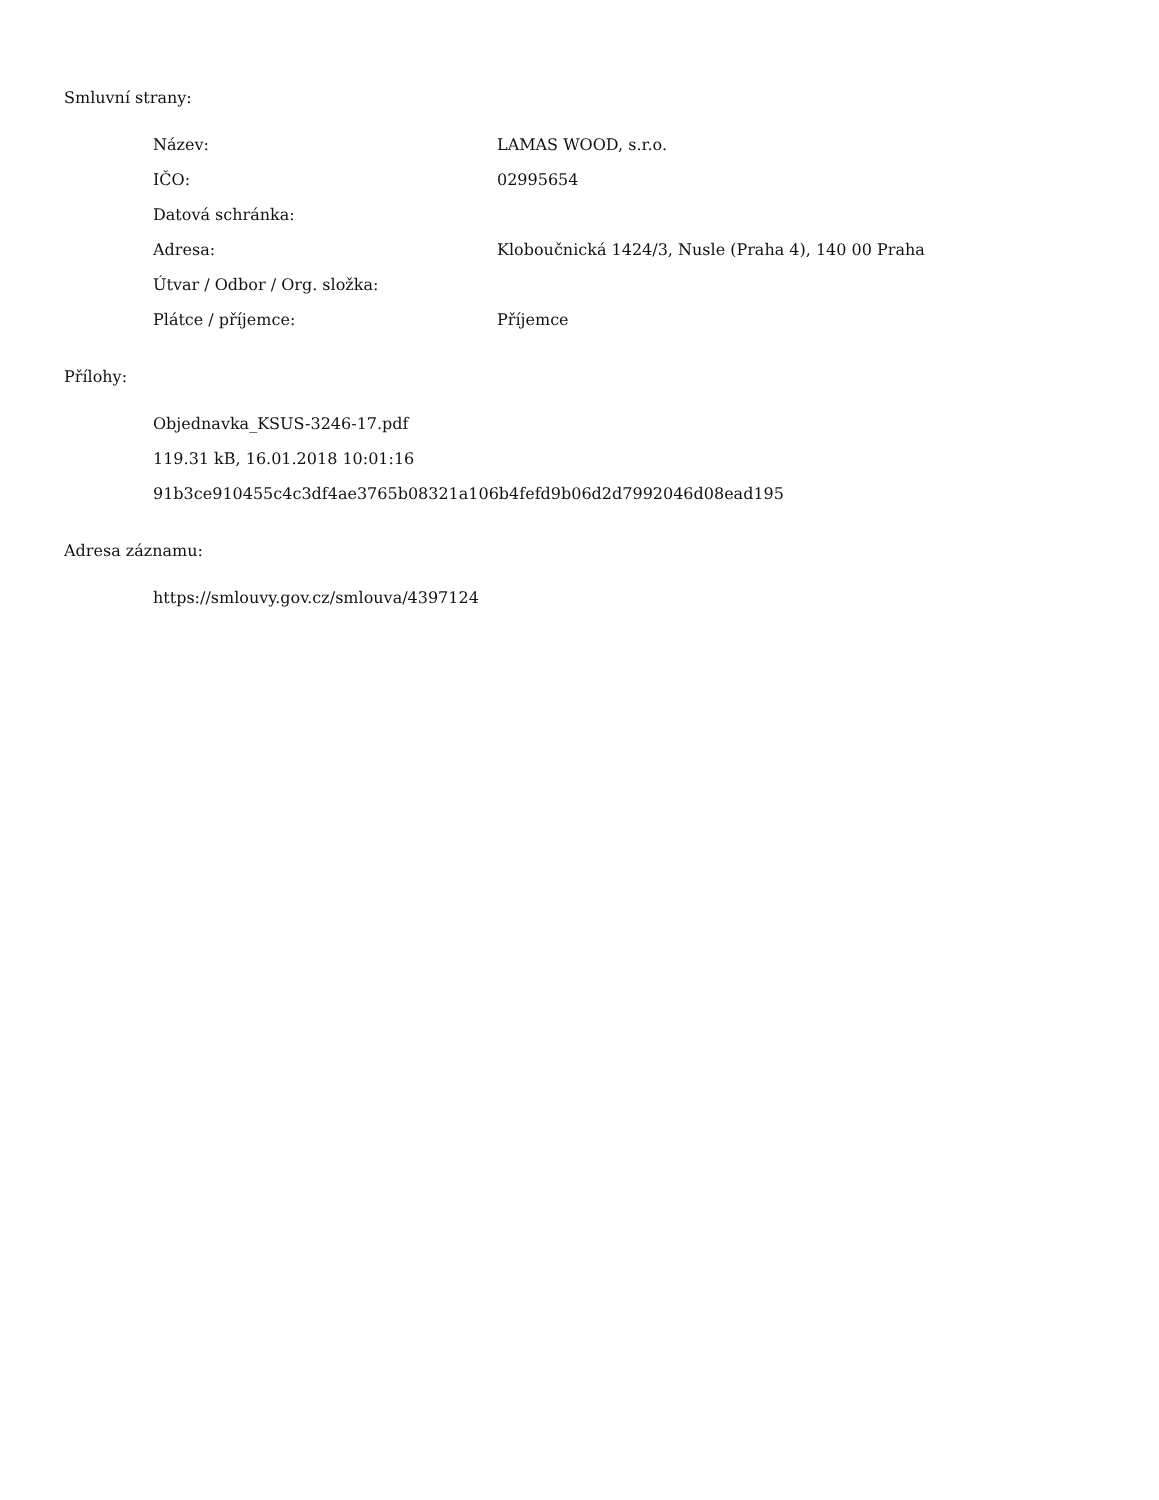Smluvní strany:
| Název: | LAMAS WOOD, s.r.o. |
| IČO: | 02995654 |
| Datová schránka: | |
| Adresa: | Kloboučnická 1424/3, Nusle (Praha 4), 140 00 Praha |
| Útvar / Odbor / Org. složka: | |
| Plátce / příjemce: | Příjemce |
Přílohy:
Objednavka_KSUS-3246-17.pdf
119.31 kB, 16.01.2018 10:01:16
91b3ce910455c4c3df4ae3765b08321a106b4fefd9b06d2d7992046d08ead195
Adresa záznamu:
https://smlouvy.gov.cz/smlouva/4397124